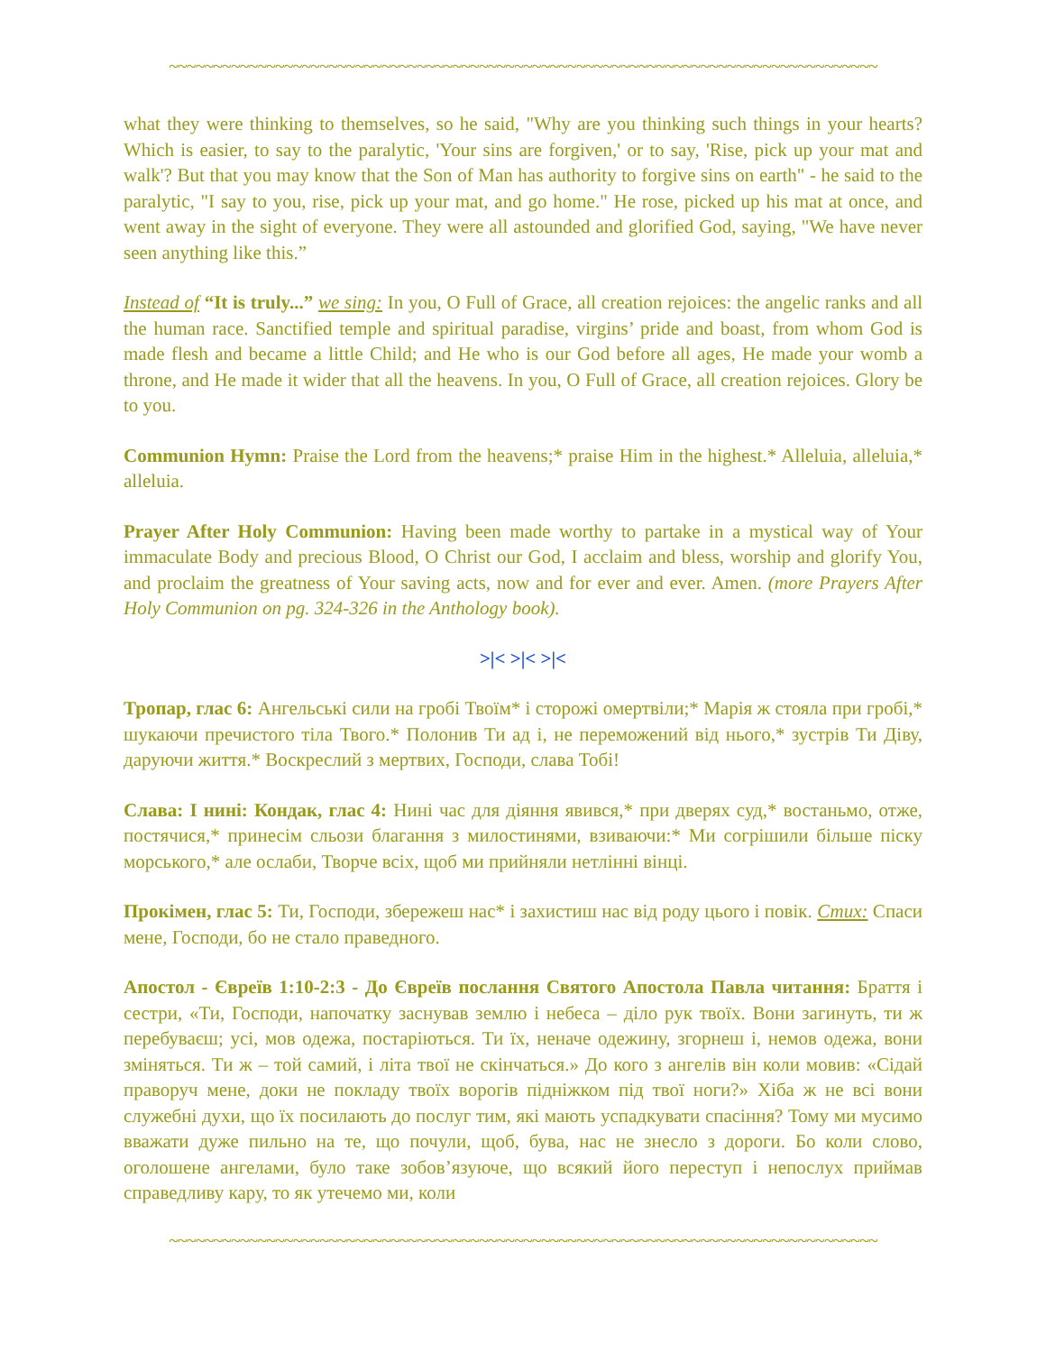~~~~~~~~~~~~~~~~~~~~~~~~~~~~~~~~~~~~~~~~~~~~~~~~~~~~~~~~~~~~~~~~~~~~~~~~~~~~~~~~
what they were thinking to themselves, so he said, "Why are you thinking such things in your hearts? Which is easier, to say to the paralytic, 'Your sins are forgiven,' or to say, 'Rise, pick up your mat and walk'? But that you may know that the Son of Man has authority to forgive sins on earth" - he said to the paralytic, "I say to you, rise, pick up your mat, and go home." He rose, picked up his mat at once, and went away in the sight of everyone. They were all astounded and glorified God, saying, "We have never seen anything like this.”
Instead of “It is truly...” we sing: In you, O Full of Grace, all creation rejoices: the angelic ranks and all the human race. Sanctified temple and spiritual paradise, virgins’ pride and boast, from whom God is made flesh and became a little Child; and He who is our God before all ages, He made your womb a throne, and He made it wider that all the heavens. In you, O Full of Grace, all creation rejoices. Glory be to you.
Communion Hymn: Praise the Lord from the heavens;* praise Him in the highest.* Alleluia, alleluia,* alleluia.
Prayer After Holy Communion: Having been made worthy to partake in a mystical way of Your immaculate Body and precious Blood, O Christ our God, I acclaim and bless, worship and glorify You, and proclaim the greatness of Your saving acts, now and for ever and ever. Amen. (more Prayers After Holy Communion on pg. 324-326 in the Anthology book).
>|< >|< >|<
Тропар, глас 6: Ангельські сили на гробі Твоїм* і сторожі омертвіли;* Марія ж стояла при гробі,* шукаючи пречистого тіла Твого.* Полонив Ти ад і, не переможений від нього,* зустрів Ти Діву, даруючи життя.* Воскреслий з мертвих, Господи, слава Тобі!
Слава: І нині: Кондак, глас 4: Нині час для діяння явився,* при дверях суд,* востаньмо, отже, постячися,* принесім сльози благання з милостинями, взиваючи:* Ми согрішили більше піску морського,* але ослаби, Творче всіх, щоб ми прийняли нетлінні вінці.
Прокімен, глас 5: Ти, Господи, збережеш нас* і захистиш нас від роду цього і повік. Стих: Спаси мене, Господи, бо не стало праведного.
Апостол - Євреїв 1:10-2:3 - До Євреїв послання Святого Апостола Павла читання: Браття і сестри, «Ти, Господи, напочатку заснував землю і небеса – діло рук твоїх. Вони загинуть, ти ж перебуваєш; усі, мов одежа, постаріються. Ти їх, неначе одежину, згорнеш і, немов одежа, вони зміняться. Ти ж – той самий, і літа твої не скінчаться.» До кого з ангелів він коли мовив: «Сідай праворуч мене, доки не покладу твоїх ворогів підніжком під твої ноги?» Хіба ж не всі вони служебні духи, що їх посилають до послуг тим, які мають успадкувати спасіння? Тому ми мусимо вважати дуже пильно на те, що почули, щоб, бува, нас не знесло з дороги. Бо коли слово, оголошене ангелами, було таке зобов’язуюче, що всякий його переступ і непослух приймав справедливу кару, то як утечемо ми, коли
~~~~~~~~~~~~~~~~~~~~~~~~~~~~~~~~~~~~~~~~~~~~~~~~~~~~~~~~~~~~~~~~~~~~~~~~~~~~~~~~